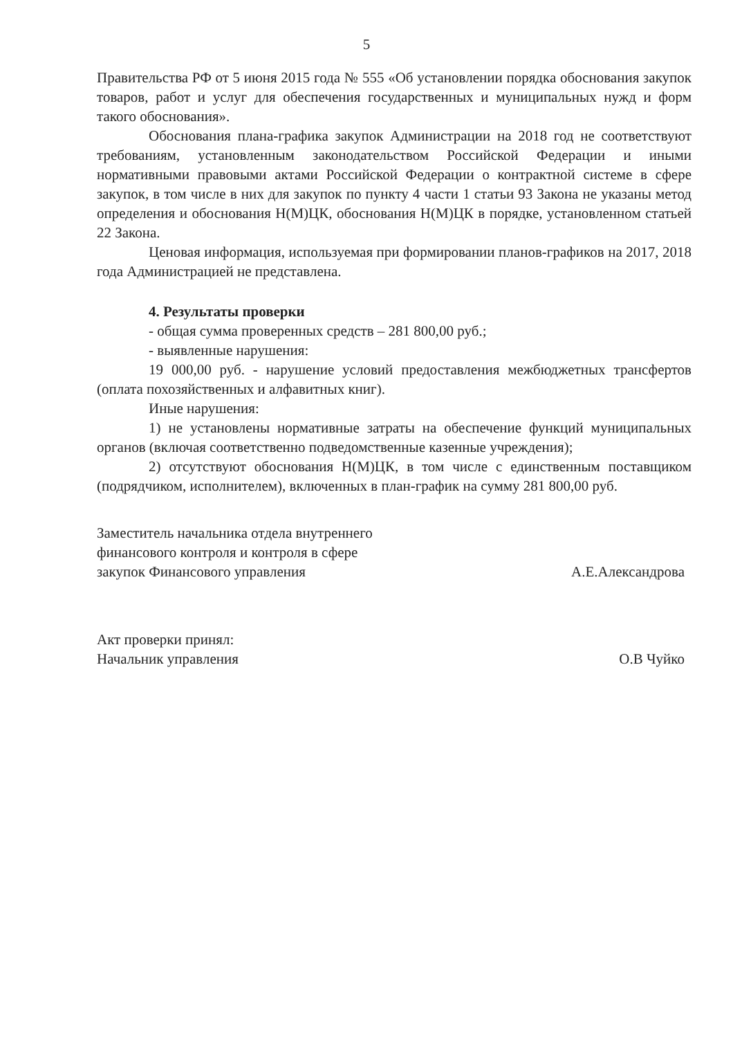5
Правительства РФ от 5 июня 2015 года № 555 «Об установлении порядка обоснования закупок товаров, работ и услуг для обеспечения государственных и муниципальных нужд и форм такого обоснования».
Обоснования плана-графика закупок Администрации на 2018 год не соответствуют требованиям, установленным законодательством Российской Федерации и иными нормативными правовыми актами Российской Федерации о контрактной системе в сфере закупок, в том числе в них для закупок по пункту 4 части 1 статьи 93 Закона не указаны метод определения и обоснования Н(М)ЦК, обоснования Н(М)ЦК в порядке, установленном статьей 22 Закона.
Ценовая информация, используемая при формировании планов-графиков на 2017, 2018 года Администрацией не представлена.
4. Результаты проверки
- общая сумма проверенных средств – 281 800,00 руб.;
- выявленные нарушения:
19 000,00 руб. - нарушение условий предоставления межбюджетных трансфертов (оплата похозяйственных и алфавитных книг).
Иные нарушения:
1) не установлены нормативные затраты на обеспечение функций муниципальных органов (включая соответственно подведомственные казенные учреждения);
2) отсутствуют обоснования Н(М)ЦК, в том числе с единственным поставщиком (подрядчиком, исполнителем), включенных в план-график на сумму 281 800,00 руб.
Заместитель начальника отдела внутреннего
финансового контроля и контроля в сфере
закупок Финансового управления
А.Е.Александрова
Акт проверки принял:
Начальник управления
О.В Чуйко